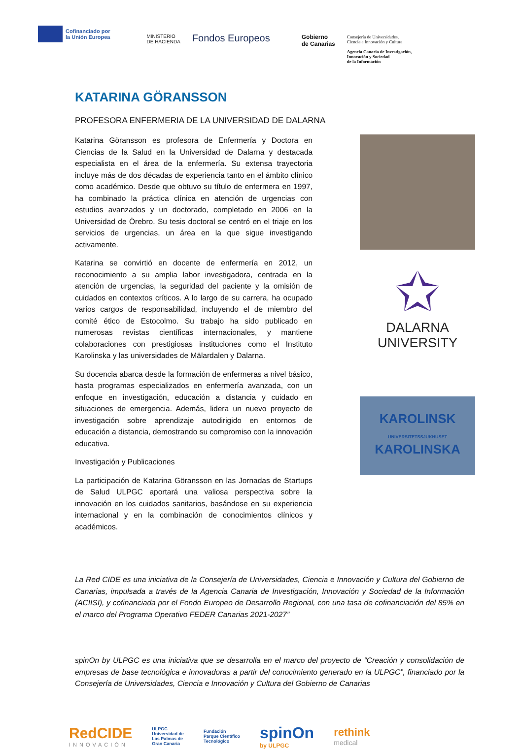Cofinanciado por
la Unión Europea
MINISTERIO
DE HACIENDA
Fondos Europeos
Gobierno
de Canarias
Consejería de Universidades,
Ciencia e Innovación y Cultura
Agencia Canaria de Investigación,
Innovación y Sociedad
de la Información
KATARINA GÖRANSSON
PROFESORA ENFERMERIA DE LA UNIVERSIDAD DE DALARNA
Katarina Göransson es profesora de Enfermería y Doctora en Ciencias de la Salud en la Universidad de Dalarna y destacada especialista en el área de la enfermería. Su extensa trayectoria incluye más de dos décadas de experiencia tanto en el ámbito clínico como académico. Desde que obtuvo su título de enfermera en 1997, ha combinado la práctica clínica en atención de urgencias con estudios avanzados y un doctorado, completado en 2006 en la Universidad de Örebro. Su tesis doctoral se centró en el triaje en los servicios de urgencias, un área en la que sigue investigando activamente.
Katarina se convirtió en docente de enfermería en 2012, un reconocimiento a su amplia labor investigadora, centrada en la atención de urgencias, la seguridad del paciente y la omisión de cuidados en contextos críticos. A lo largo de su carrera, ha ocupado varios cargos de responsabilidad, incluyendo el de miembro del comité ético de Estocolmo. Su trabajo ha sido publicado en numerosas revistas científicas internacionales, y mantiene colaboraciones con prestigiosas instituciones como el Instituto Karolinska y las universidades de Mälardalen y Dalarna.
Su docencia abarca desde la formación de enfermeras a nivel básico, hasta programas especializados en enfermería avanzada, con un enfoque en investigación, educación a distancia y cuidado en situaciones de emergencia. Además, lidera un nuevo proyecto de investigación sobre aprendizaje autodirigido en entornos de educación a distancia, demostrando su compromiso con la innovación educativa.
Investigación y Publicaciones
La participación de Katarina Göransson en las Jornadas de Startups de Salud ULPGC aportará una valiosa perspectiva sobre la innovación en los cuidados sanitarios, basándose en su experiencia internacional y en la combinación de conocimientos clínicos y académicos.
✩
DALARNA
UNIVERSITY
KAROLINSK
UNIVERSITETSSJUKHUSET
KAROLINSKA
La Red CIDE es una iniciativa de la Consejería de Universidades, Ciencia e Innovación y Cultura del Gobierno de Canarias, impulsada a través de la Agencia Canaria de Investigación, Innovación y Sociedad de la Información (ACIISI), y cofinanciada por el Fondo Europeo de Desarrollo Regional, con una tasa de cofinanciación del 85% en el marco del Programa Operativo FEDER Canarias 2021-2027”
spinOn by ULPGC es una iniciativa que se desarrolla en el marco del proyecto de “Creación y consolidación de empresas de base tecnológica e innovadoras a partir del conocimiento generado en la ULPGC”, financiado por la Consejería de Universidades, Ciencia e Innovación y Cultura del Gobierno de Canarias
RedCIDE
INNOVACIÓN
ULPGC
Universidad de
Las Palmas de
Gran Canaria
Fundación
Parque Científico
Tecnológico
spinOn
by ULPGC
rethink
medical